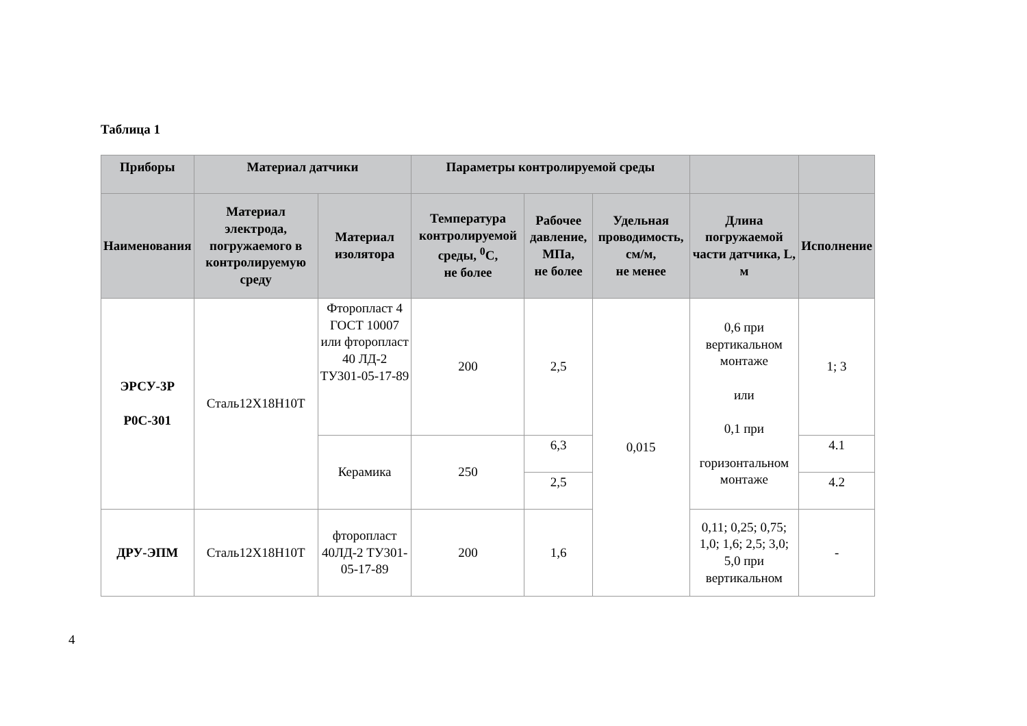Таблица 1
| Приборы | Материал датчики | | Параметры контролируемой среды | | | | |
| --- | --- | --- | --- | --- | --- | --- | --- |
| Наименования | Материал электрода, погружаемого в контролируемую среду | Материал изолятора | Температура контролируемой среды, <sup>0</sup>С, не более | Рабочее давление, МПа, не более | Удельная проводимость, см/м, не менее | Длина погружаемой части датчика, L, м | Исполнение |
| ЭРСУ-3Р Р0С-301 | Сталь12Х18Н10Т | Фторопласт 4 ГОСТ 10007 или фторопласт 40 ЛД-2 ТУ301-05-17-89 | 200 | 2,5 | 0,015 | 0,6 при вертикальном монтаже или 0,1 при горизонтальном монтаже | 1; 3 |
| | | Керамика | 250 | 6,3 | | | 4.1 |
| | | | | 2,5 | | | 4.2 |
| ДРУ-ЭПМ | Сталь12Х18Н10Т | фторопласт 40ЛД-2 ТУ301-05-17-89 | 200 | 1,6 | | 0,11; 0,25; 0,75; 1,0; 1,6; 2,5; 3,0; 5,0 при вертикальном | - |
4